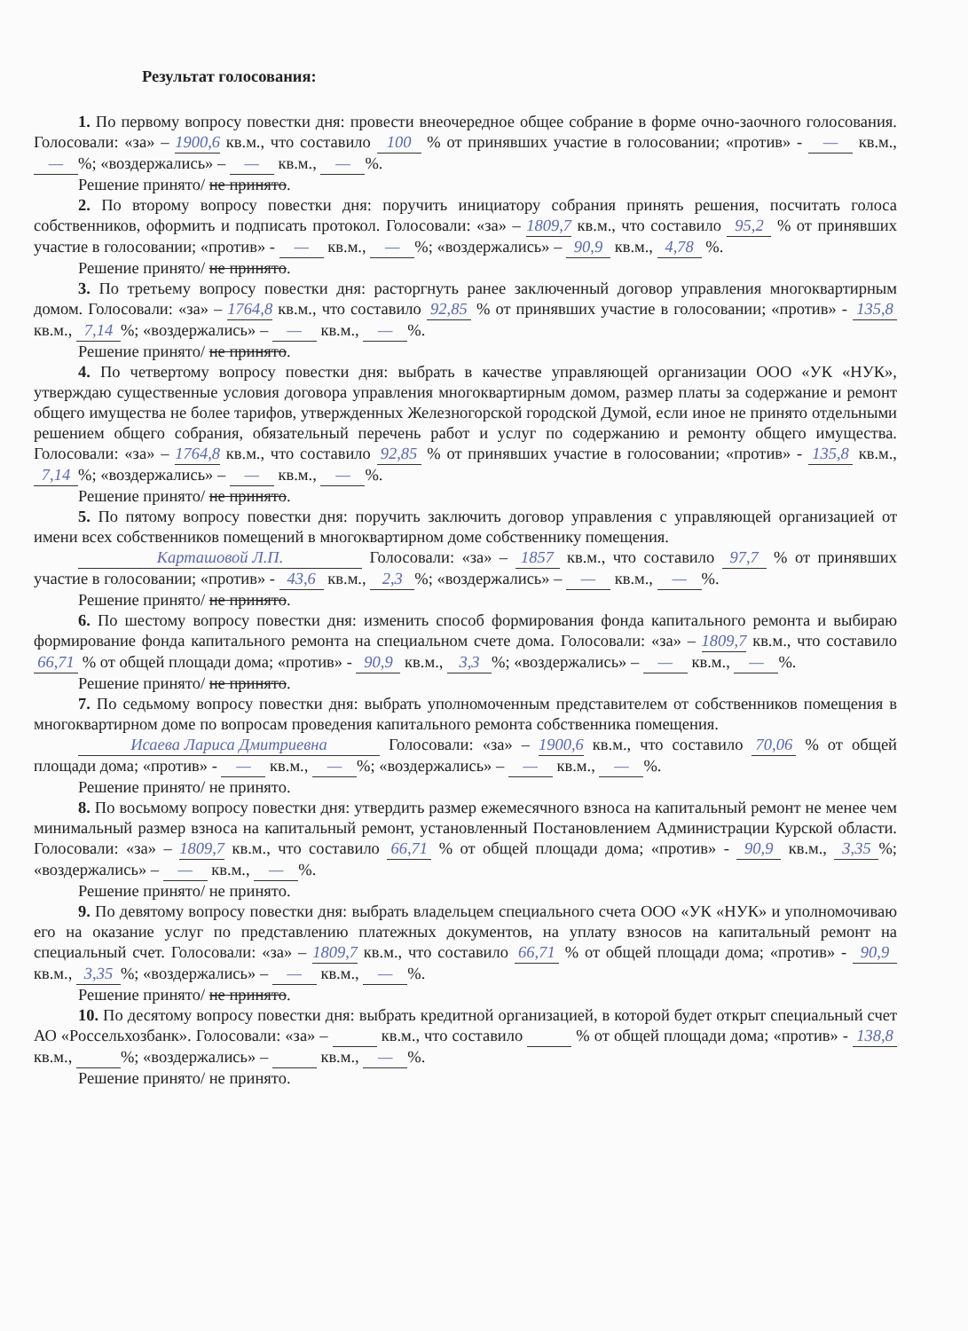Результат голосования:
1. По первому вопросу повестки дня: провести внеочередное общее собрание в форме очно-заочного голосования. Голосовали: «за» – 1900,6 кв.м., что составило 100 % от принявших участие в голосовании; «против» - — кв.м., —%; «воздержались» – — кв.м., —%.
Решение принято/ не принято.
2. По второму вопросу повестки дня: поручить инициатору собрания принять решения, посчитать голоса собственников, оформить и подписать протокол. Голосовали: «за» – 1809,7 кв.м., что составило 95,2 % от принявших участие в голосовании; «против» - — кв.м., —%; «воздержались» – 90,9 кв.м., 4,78 %.
Решение принято/ не принято.
3. По третьему вопросу повестки дня: расторгнуть ранее заключенный договор управления многоквартирным домом. Голосовали: «за» – 1764,8 кв.м., что составило 92,85 % от принявших участие в голосовании; «против» - 135,8 кв.м., 7,14%; «воздержались» – — кв.м., —%.
Решение принято/ не принято.
4. По четвертому вопросу повестки дня: выбрать в качестве управляющей организации ООО «УК «НУК», утверждаю существенные условия договора управления многоквартирным домом, размер платы за содержание и ремонт общего имущества не более тарифов, утвержденных Железногорской городской Думой, если иное не принято отдельными решением общего собрания, обязательный перечень работ и услуг по содержанию и ремонту общего имущества. Голосовали: «за» – 1764,8 кв.м., что составило 92,85 % от принявших участие в голосовании; «против» - 135,8 кв.м., 7,14%; «воздержались» – — кв.м., —%.
Решение принято/ не принято.
5. По пятому вопросу повестки дня: поручить заключить договор управления с управляющей организацией от имени всех собственников помещений в многоквартирном доме собственнику помещения.
Карташовой Л.П. Голосовали: «за» – 1857 кв.м., что составило 97,7 % от принявших участие в голосовании; «против» - 43,6 кв.м., 2,3%; «воздержались» – — кв.м., —%.
Решение принято/ не принято.
6. По шестому вопросу повестки дня: изменить способ формирования фонда капитального ремонта и выбираю формирование фонда капитального ремонта на специальном счете дома. Голосовали: «за» – 1809,7 кв.м., что составило 66,71 % от общей площади дома; «против» - 90,9 кв.м., 3,3%; «воздержались» – — кв.м., —%.
Решение принято/ не принято.
7. По седьмому вопросу повестки дня: выбрать уполномоченным представителем от собственников помещения в многоквартирном доме по вопросам проведения капитального ремонта собственника помещения.
Исаева Лариса Дмитриевна Голосовали: «за» – 1900,6 кв.м., что составило 70,06 % от общей площади дома; «против» - — кв.м., —%; «воздержались» – — кв.м., —%.
Решение принято/ не принято.
8. По восьмому вопросу повестки дня: утвердить размер ежемесячного взноса на капитальный ремонт не менее чем минимальный размер взноса на капитальный ремонт, установленный Постановлением Администрации Курской области. Голосовали: «за» – 1809,7 кв.м., что составило 66,71 % от общей площади дома; «против» - 90,9 кв.м., 3,35%; «воздержались» – — кв.м., —%.
Решение принято/ не принято.
9. По девятому вопросу повестки дня: выбрать владельцем специального счета ООО «УК «НУК» и уполномочиваю его на оказание услуг по представлению платежных документов, на уплату взносов на капитальный ремонт на специальный счет. Голосовали: «за» – 1809,7 кв.м., что составило 66,71 % от общей площади дома; «против» - 90,9 кв.м., 3,35%; «воздержались» – — кв.м., —%.
Решение принято/ не принято.
10. По десятому вопросу повестки дня: выбрать кредитной организацией, в которой будет открыт специальный счет АО «Россельхозбанк». Голосовали: «за» – кв.м., что составило % от общей площади дома; «против» - 138,8 кв.м., %; «воздержались» – кв.м., —%.
Решение принято/ не принято.